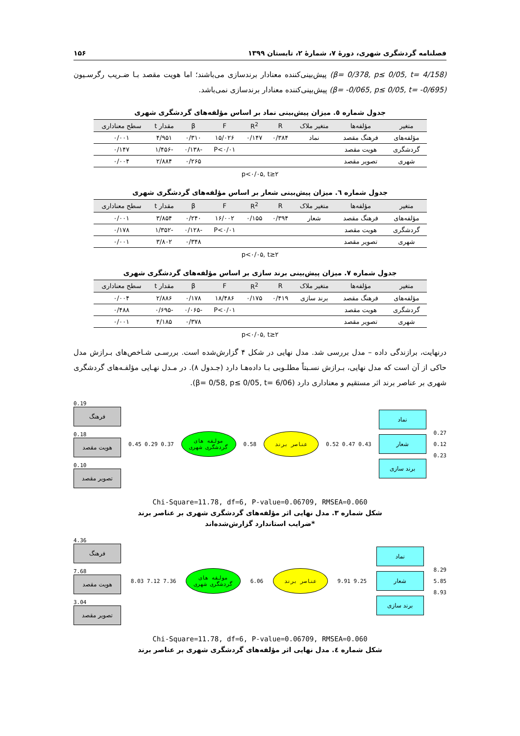فصلنامه گردشگری شهری، دورهٔ ۷، شمارهٔ ۲، تابستان ۱۳۹۹ ۱۵۶
(β= 0/378, p≤ 0/05, t= 4/158) پیش‌بینی‌کننده معنادار برندسازی می‌باشند؛ اما هویت مقصد بـا ضـریب رگرسـیون (β= -0/065, p≤ 0/05, t= -0/695) پیش‌بینی‌کننده معنادار برندسازی نمی‌باشد.
جدول شماره ٥. میزان پیش‌بینی نماد بر اساس مؤلفه‌های گردشگری شهری
| متغیر | مؤلفه‌ها | متغیر ملاک | R | R<sup>2</sup> | F | β | مقدار t | سطح معناداری |
| --- | --- | --- | --- | --- | --- | --- | --- | --- |
| مؤلفه‌های | فرهنگ مقصد | نماد | ۰/۳۸۴ | ۰/۱۴۷ | ۱۵/۰۲۶ | ۰/۳۱۰ | ۴/۹۵۱ | ۰/۰۰۱ |
| گردشگری | هویت مقصد | | | | P<۰/۰۱ | -۰/۱۳۸ | -۱/۴۵۶ | ۰/۱۴۷ |
| شهری | تصویر مقصد | | | | | ۰/۲۶۵ | ۲/۸۸۴ | ۰/۰۰۴ |
p<۰/۰۵, t≥۲
جدول شماره ٦. میزان پیش‌بینی شعار بر اساس مؤلفه‌های گردشگری شهری
| متغیر | مؤلفه‌ها | متغیر ملاک | R | R<sup>2</sup> | F | β | مقدار t | سطح معناداری |
| --- | --- | --- | --- | --- | --- | --- | --- | --- |
| مؤلفه‌های | فرهنگ مقصد | شعار | ۰/۳۹۴ | ۰/۱۵۵ | ۱۶/۰۰۲ | ۰/۲۴۰ | ۳/۸۵۴ | ۰/۰۰۱ |
| گردشگری | هویت مقصد | | | | P<۰/۰۱ | -۰/۱۲۸ | -۱/۳۵۲ | ۰/۱۷۸ |
| شهری | تصویر مقصد | | | | | ۰/۳۴۸ | ۳/۸۰۲ | ۰/۰۰۱ |
p<۰/۰۵, t≥۲
جدول شماره ٧. میزان پیش‌بینی برند سازی بر اساس مؤلفه‌های گردشگری شهری
| متغیر | مؤلفه‌ها | متغیر ملاک | R | R<sup>2</sup> | F | β | مقدار t | سطح معناداری |
| --- | --- | --- | --- | --- | --- | --- | --- | --- |
| مؤلفه‌های | فرهنگ مقصد | برند سازی | ۰/۴۱۹ | ۰/۱۷۵ | ۱۸/۴۸۶ | ۰/۱۷۸ | ۲/۸۸۶ | ۰/۰۰۴ |
| گردشگری | هویت مقصد | | | | P<۰/۰۱ | -۰/۰۶۵ | -۰/۶۹۵ | ۰/۴۸۸ |
| شهری | تصویر مقصد | | | | | ۰/۳۷۸ | ۴/۱۸۵ | ۰/۰۰۱ |
p<۰/۰۵, t≥۲
درنهایت، برازندگی داده – مدل بررسی شد. مدل نهایی در شکل ۴ گزارش‌شده است. بررسـی شـاخص‌های بـرازش مدل حاکی از آن است که مدل نهایی، بـرازش نسـبتاً مطلـوبی بـا داده‌هـا دارد (جـدول ۸). در مـدل نهـایی مؤلفـه‌های گردشگری شهری بر عناصر برند اثر مستقیم و معناداری دارد (β= 0/58, p≤ 0/05, t= 6/06).
0.19
فرهنگ
0.18
هویت مقصد
0.10
تصویر مقصد
0.45 0.29 0.37
مولفه های گردشگری شهری
0.58
عناصر برند
0.52 0.47 0.43
نماد
شعار
برند سازی
0.27
0.12
0.23
Chi-Square=11.78, df=6, P-value=0.06709, RMSEA=0.060
شکل شماره ٣. مدل نهایی اثر مؤلفه‌های گردشگری شهری بر عناصر برند
*ضرایب استاندارد گزارش‌شده‌اند
4.36
فرهنگ
7.68
هویت مقصد
3.04
تصویر مقصد
8.03 7.12 7.36
مولفه های گردشگری شهری
6.06
عناصر برند
9.91 9.25
نماد
شعار
برند سازی
8.29
5.85
8.93
Chi-Square=11.78, df=6, P-value=0.06709, RMSEA=0.060
شکل شماره ٤. مدل نهایی اثر مؤلفه‌های گردشگری شهری بر عناصر برند